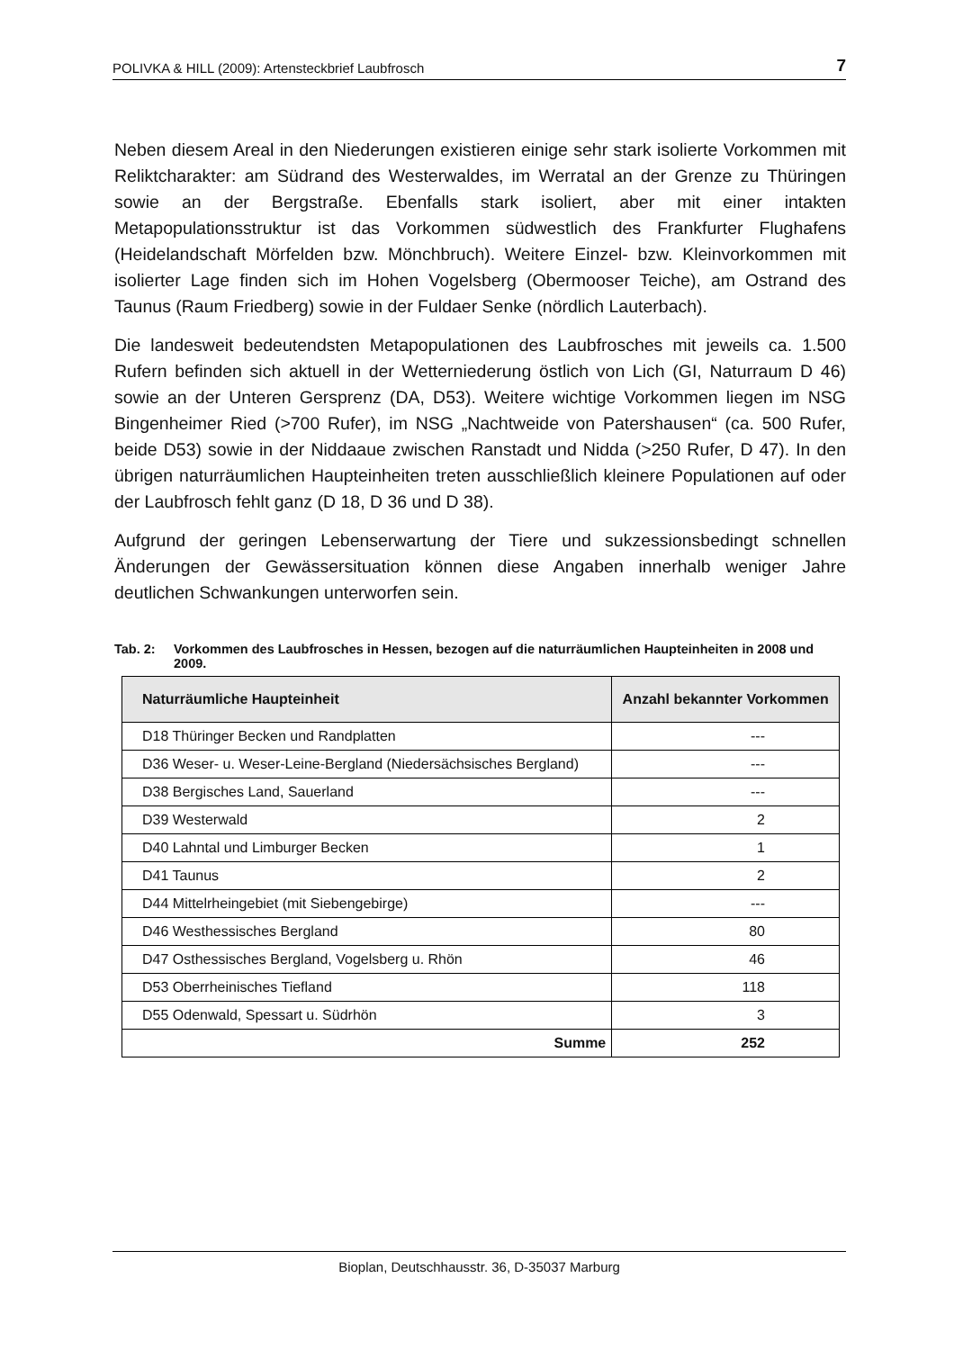POLIVKA & HILL (2009): Artensteckbrief Laubfrosch 7
Neben diesem Areal in den Niederungen existieren einige sehr stark isolierte Vorkommen mit Reliktcharakter: am Südrand des Westerwaldes, im Werratal an der Grenze zu Thüringen sowie an der Bergstraße. Ebenfalls stark isoliert, aber mit einer intakten Metapopulationsstruktur ist das Vorkommen südwestlich des Frankfurter Flughafens (Heidelandschaft Mörfelden bzw. Mönchbruch). Weitere Einzel- bzw. Kleinvorkommen mit isolierter Lage finden sich im Hohen Vogelsberg (Obermooser Teiche), am Ostrand des Taunus (Raum Friedberg) sowie in der Fuldaer Senke (nördlich Lauterbach).
Die landesweit bedeutendsten Metapopulationen des Laubfrosches mit jeweils ca. 1.500 Rufern befinden sich aktuell in der Wetterniederung östlich von Lich (GI, Naturraum D 46) sowie an der Unteren Gersprenz (DA, D53). Weitere wichtige Vorkommen liegen im NSG Bingenheimer Ried (>700 Rufer), im NSG „Nachtweide von Patershausen“ (ca. 500 Rufer, beide D53) sowie in der Niddaaue zwischen Ranstadt und Nidda (>250 Rufer, D 47). In den übrigen naturräumlichen Haupteinheiten treten ausschließlich kleinere Populationen auf oder der Laubfrosch fehlt ganz (D 18, D 36 und D 38).
Aufgrund der geringen Lebenserwartung der Tiere und sukzessionsbedingt schnellen Änderungen der Gewässersituation können diese Angaben innerhalb weniger Jahre deutlichen Schwankungen unterworfen sein.
Tab. 2: Vorkommen des Laubfrosches in Hessen, bezogen auf die naturräumlichen Haupteinheiten in 2008 und 2009.
| Naturräumliche Haupteinheit | Anzahl bekannter Vorkommen |
| --- | --- |
| D18 Thüringer Becken und Randplatten | --- |
| D36 Weser- u. Weser-Leine-Bergland (Niedersächsisches Bergland) | --- |
| D38 Bergisches Land, Sauerland | --- |
| D39 Westerwald | 2 |
| D40 Lahntal und Limburger Becken | 1 |
| D41 Taunus | 2 |
| D44 Mittelrheingebiet (mit Siebengebirge) | --- |
| D46 Westhessisches Bergland | 80 |
| D47 Osthessisches Bergland, Vogelsberg u. Rhön | 46 |
| D53 Oberrheinisches Tiefland | 118 |
| D55 Odenwald, Spessart u. Südrhön | 3 |
| Summe | 252 |
Bioplan, Deutschhausstr. 36, D-35037 Marburg